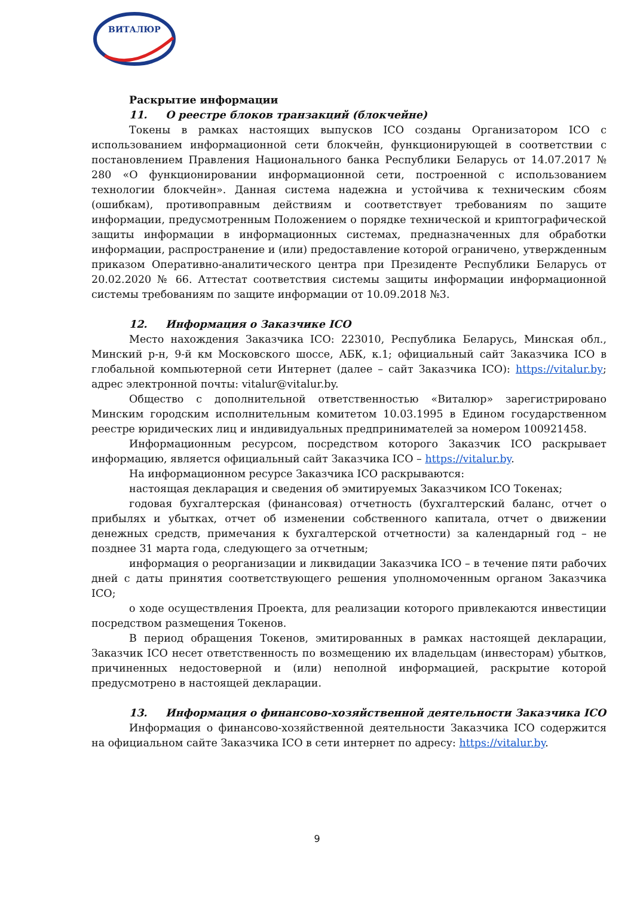ВИТАЛЮР
Раскрытие информации
11. О реестре блоков транзакций (блокчейне)
Токены в рамках настоящих выпусков ICO созданы Организатором ICO с использованием информационной сети блокчейн, функционирующей в соответствии с постановлением Правления Национального банка Республики Беларусь от 14.07.2017 № 280 «О функционировании информационной сети, построенной с использованием технологии блокчейн». Данная система надежна и устойчива к техническим сбоям (ошибкам), противоправным действиям и соответствует требованиям по защите информации, предусмотренным Положением о порядке технической и криптографической защиты информации в информационных системах, предназначенных для обработки информации, распространение и (или) предоставление которой ограничено, утвержденным приказом Оперативно-аналитического центра при Президенте Республики Беларусь от 20.02.2020 № 66. Аттестат соответствия системы защиты информации информационной системы требованиям по защите информации от 10.09.2018 №3.
12. Информация о Заказчике ICO
Место нахождения Заказчика ICO: 223010, Республика Беларусь, Минская обл., Минский р-н, 9-й км Московского шоссе, АБК, к.1; официальный сайт Заказчика ICO в глобальной компьютерной сети Интернет (далее – сайт Заказчика ICO): https://vitalur.by; адрес электронной почты: vitalur@vitalur.by.
Общество с дополнительной ответственностью «Виталюр» зарегистрировано Минским городским исполнительным комитетом 10.03.1995 в Едином государственном реестре юридических лиц и индивидуальных предпринимателей за номером 100921458.
Информационным ресурсом, посредством которого Заказчик ICO раскрывает информацию, является официальный сайт Заказчика ICO – https://vitalur.by.
На информационном ресурсе Заказчика ICO раскрываются:
настоящая декларация и сведения об эмитируемых Заказчиком ICO Токенах;
годовая бухгалтерская (финансовая) отчетность (бухгалтерский баланс, отчет о прибылях и убытках, отчет об изменении собственного капитала, отчет о движении денежных средств, примечания к бухгалтерской отчетности) за календарный год – не позднее 31 марта года, следующего за отчетным;
информация о реорганизации и ликвидации Заказчика ICO – в течение пяти рабочих дней с даты принятия соответствующего решения уполномоченным органом Заказчика ICO;
о ходе осуществления Проекта, для реализации которого привлекаются инвестиции посредством размещения Токенов.
В период обращения Токенов, эмитированных в рамках настоящей декларации, Заказчик ICO несет ответственность по возмещению их владельцам (инвесторам) убытков, причиненных недостоверной и (или) неполной информацией, раскрытие которой предусмотрено в настоящей декларации.
13. Информация о финансово-хозяйственной деятельности Заказчика ICO
Информация о финансово-хозяйственной деятельности Заказчика ICO содержится на официальном сайте Заказчика ICO в сети интернет по адресу: https://vitalur.by.
9